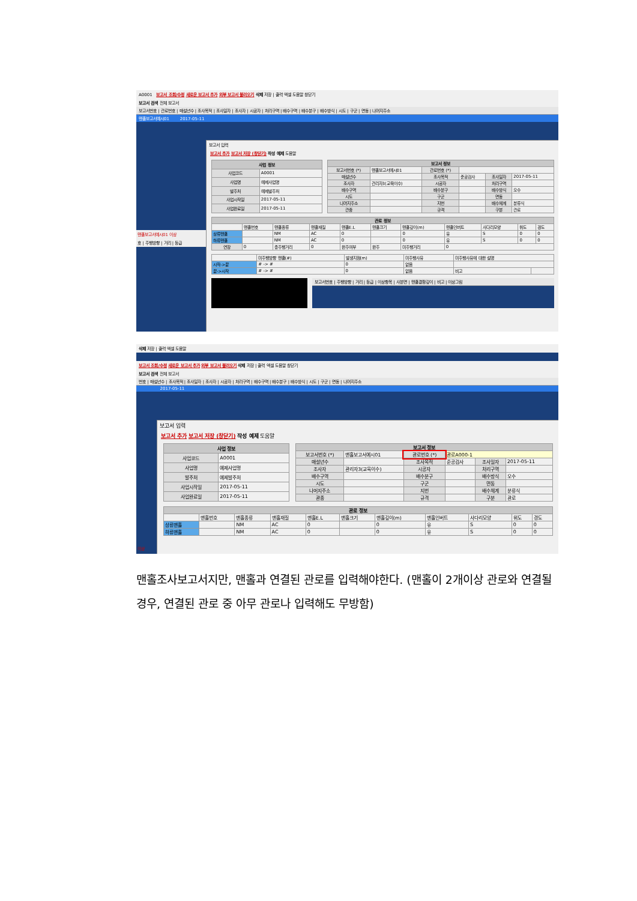A0001 보고서 조회/수정 새로운 보고서 추가 외부 보고서 불러오기 삭제 저장 | 출력 엑셀 도움말 창닫기
보고서 검색 전체 보고서
보고서번호 | 관로번호 | 매설년수 | 조사목적 | 조사일자 | 조사자 | 시공자 | 처리구역 | 배수구역 | 배수분구 | 배수방식 | 시도 | 구군 | 면동 | 나머지주소
맨홀보고서예시01 2017-05-11
맨홀보고서예시01 이상
호 | 주행방향 | 거리 | 등급
보고서 입력
보고서 추가 보고서 저장 (창닫기) 작성 예제 도움말
| 사업 정보 | |
| --- | --- |
| 사업코드 | A0001 |
| 사업명 | 예제사업명 |
| 발주처 | 예제발주처 |
| 사업시작일 | 2017-05-11 |
| 사업완료일 | 2017-05-11 |
| 보고서 정보 | | | | | |
| --- | --- | --- | --- | --- | --- |
| 보고서번호 (*) | 맨홀보고서예시01 | 관로번호 (*) | | | |
| 매설년수 | | 조사목적 | 준공검사 | 조사일자 | 2017-05-11 |
| 조사자 | 관리자3(교육이수) | 시공자 | | 처리구역 | |
| 배수구역 | | 배수분구 | | 배수방식 | 오수 |
| 시도 | | 구군 | | 면동 | |
| 나머지주소 | | 지번 | | 배수체계 | 분류식 |
| 관종 | | 규격 | | 구분 | 관로 |
| 관로 정보 | | | | | | | | | | |
| --- | --- | --- | --- | --- | --- | --- | --- | --- | --- | --- |
| | 맨홀번호 | 맨홀종류 | 맨홀재질 | 맨홀E.L | 맨홀크기 | 맨홀깊이(m) | 맨홀인버트 | 사다리모양 | 위도 | 경도 |
| 상류맨홀 | | NM | AC | 0 | | 0 | 유 | S | 0 | 0 |
| 하류맨홀 | | NM | AC | 0 | | 0 | 유 | S | 0 | 0 |
| 연장 | 0 | 총주행거리 | 0 | 완주여부 | 완주 | 미주행거리 | 0 | | | |
| | 미주행방향 맨홀(#) | 발생지점(m) | 미주행사유 | 미주행사유에 대한 설명 | |
| 시작->끝 | # -> # | 0 | 없음 | | |
| 끝->시작 | # -> # | 0 | 없음 | 비고 | |
보고서번호 | 주행방향 | 거리 | 등급 | 이상항목 | 사분면 | 맨홀결함깊이 | 비고 | 이상그림
삭제 저장 | 출력 엑셀 도움말
보고서 조회/수정 새로운 보고서 추가 외부 보고서 불러오기 삭제 저장 | 출력 엑셀 도움말 창닫기
보고서 검색 전체 보고서
번호 | 매설년수 | 조사목적 | 조사일자 | 조사자 | 시공자 | 처리구역 | 배수구역 | 배수분구 | 배수방식 | 시도 | 구군 | 면동 | 나머지주소
2017-05-11
이상
보고서 입력
보고서 추가 보고서 저장 (창닫기) 작성 예제 도움말
| 사업 정보 | |
| --- | --- |
| 사업코드 | A0001 |
| 사업명 | 예제사업명 |
| 발주처 | 예제발주처 |
| 사업시작일 | 2017-05-11 |
| 사업완료일 | 2017-05-11 |
| 보고서 정보 | | | | | |
| --- | --- | --- | --- | --- | --- |
| 보고서번호 (*) | 맨홀보고서예시01 | 관로번호 (*) | 관로A000-1 | | |
| 매설년수 | | 조사목적 | 준공검사 | 조사일자 | 2017-05-11 |
| 조사자 | 관리자3(교육이수) | 시공자 | | 처리구역 | |
| 배수구역 | | 배수분구 | | 배수방식 | 오수 |
| 시도 | | 구군 | | 면동 | |
| 나머지주소 | | 지번 | | 배수체계 | 분류식 |
| 관종 | | 규격 | | 구분 | 관로 |
| 관로 정보 | | | | | | | | | | |
| --- | --- | --- | --- | --- | --- | --- | --- | --- | --- | --- |
| | 맨홀번호 | 맨홀종류 | 맨홀재질 | 맨홀E.L | 맨홀크기 | 맨홀깊이(m) | 맨홀인버트 | 사다리모양 | 위도 | 경도 |
| 상류맨홀 | | NM | AC | 0 | | 0 | 유 | S | 0 | 0 |
| 하류맨홀 | | NM | AC | 0 | | 0 | 유 | S | 0 | 0 |
맨홀조사보고서지만, 맨홀과 연결된 관로를 입력해야한다. (맨홀이 2개이상 관로와 연결될 경우, 연결된 관로 중 아무 관로나 입력해도 무방함)